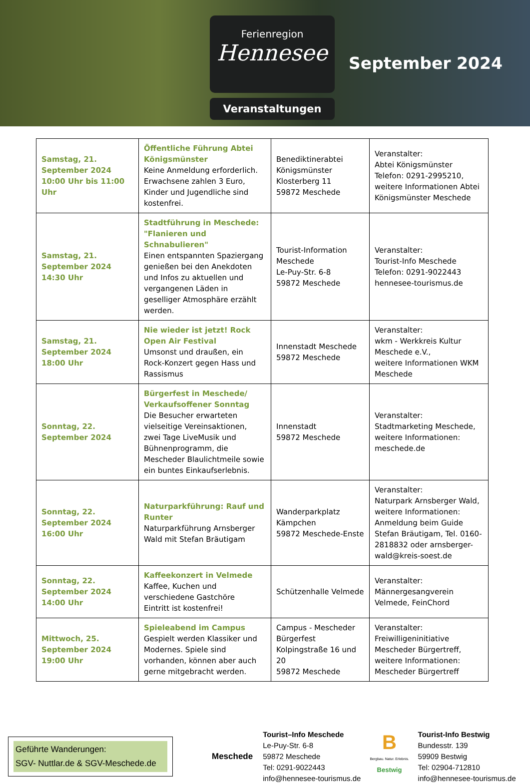Ferienregion
Hennesee
Veranstaltungen
September 2024
| Samstag, 21. September 2024 10:00 Uhr bis 11:00 Uhr | Öffentliche Führung Abtei Königsmünster Keine Anmeldung erforderlich. Erwachsene zahlen 3 Euro, Kinder und Jugendliche sind kostenfrei. | Benediktinerabtei Königsmünster Klosterberg 11 59872 Meschede | Veranstalter: Abtei Königsmünster Telefon: 0291-2995210, weitere Informationen Abtei Königsmünster Meschede |
| Samstag, 21. September 2024 14:30 Uhr | Stadtführung in Meschede: "Flanieren und Schnabulieren" Einen entspannten Spaziergang genießen bei den Anekdoten und Infos zu aktuellen und vergangenen Läden in geselliger Atmosphäre erzählt werden. | Tourist-Information Meschede Le-Puy-Str. 6-8 59872 Meschede | Veranstalter: Tourist-Info Meschede Telefon: 0291-9022443 hennesee-tourismus.de |
| Samstag, 21. September 2024 18:00 Uhr | Nie wieder ist jetzt! Rock Open Air Festival Umsonst und draußen, ein Rock-Konzert gegen Hass und Rassismus | Innenstadt Meschede 59872 Meschede | Veranstalter: wkm - Werkkreis Kultur Meschede e.V., weitere Informationen WKM Meschede |
| Sonntag, 22. September 2024 | Bürgerfest in Meschede/ Verkaufsoffener Sonntag Die Besucher erwarteten vielseitige Vereinsaktionen, zwei Tage LiveMusik und Bühnenprogramm, die Mescheder Blaulichtmeile sowie ein buntes Einkaufserlebnis. | Innenstadt 59872 Meschede | Veranstalter: Stadtmarketing Meschede, weitere Informationen: meschede.de |
| Sonntag, 22. September 2024 16:00 Uhr | Naturparkführung: Rauf und Runter Naturparkführung Arnsberger Wald mit Stefan Bräutigam | Wanderparkplatz Kämpchen 59872 Meschede-Enste | Veranstalter: Naturpark Arnsberger Wald, weitere Informationen: Anmeldung beim Guide Stefan Bräutigam, Tel. 0160-2818832 oder arnsberger-wald@kreis-soest.de |
| Sonntag, 22. September 2024 14:00 Uhr | Kaffeekonzert in Velmede Kaffee, Kuchen und verschiedene Gastchöre Eintritt ist kostenfrei! | Schützenhalle Velmede | Veranstalter: Männergesangverein Velmede, FeinChord |
| Mittwoch, 25. September 2024 19:00 Uhr | Spieleabend im Campus Gespielt werden Klassiker und Modernes. Spiele sind vorhanden, können aber auch gerne mitgebracht werden. | Campus - Mescheder Bürgerfest Kolpingstraße 16 und 20 59872 Meschede | Veranstalter: Freiwilligeninitiative Mescheder Bürgertreff, weitere Informationen: Mescheder Bürgertreff |
Geführte Wanderungen:
SGV- Nuttlar.de & SGV-Meschede.de
Meschede
Tourist–Info Meschede
Le-Puy-Str. 6-8
59872 Meschede
Tel: 0291-9022443
info@hennesee-tourismus.de
B
Bergbau. Natur. Erlebnis.
Bestwig
Tourist-Info Bestwig
Bundesstr. 139
59909 Bestwig
Tel: 02904-712810
info@hennesee-tourismus.de